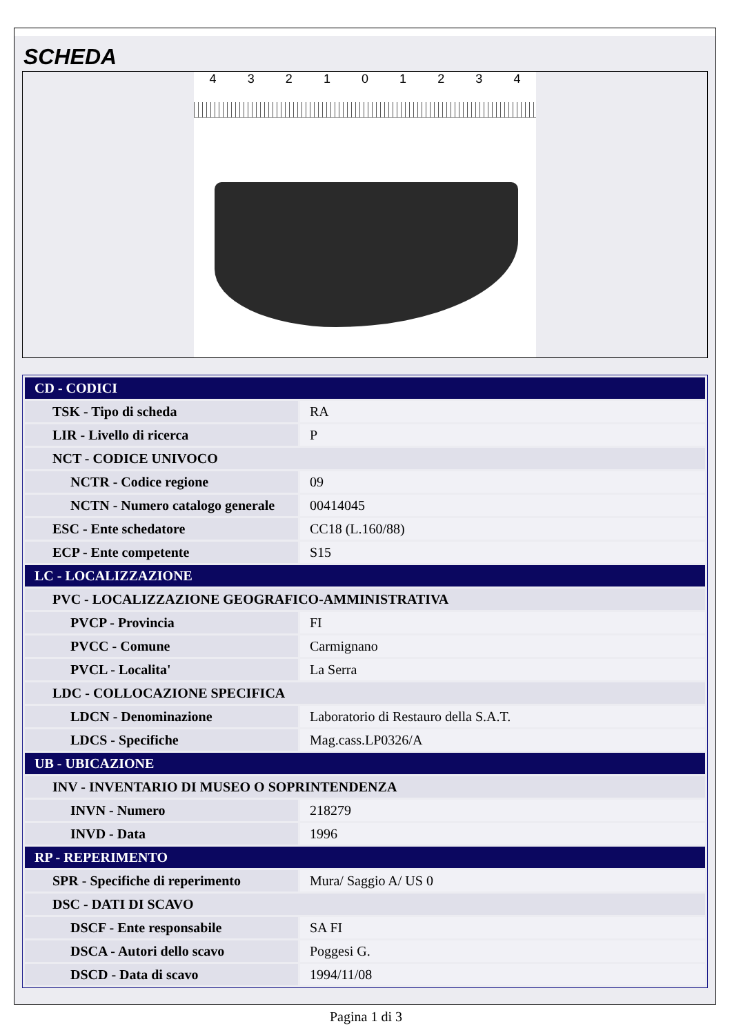SCHEDA
432101234
| CD - CODICI | |
| TSK - Tipo di scheda | RA |
| LIR - Livello di ricerca | P |
| NCT - CODICE UNIVOCO | |
| NCTR - Codice regione | 09 |
| NCTN - Numero catalogo generale | 00414045 |
| ESC - Ente schedatore | CC18 (L.160/88) |
| ECP - Ente competente | S15 |
| LC - LOCALIZZAZIONE | |
| PVC - LOCALIZZAZIONE GEOGRAFICO-AMMINISTRATIVA | |
| PVCP - Provincia | FI |
| PVCC - Comune | Carmignano |
| PVCL - Localita' | La Serra |
| LDC - COLLOCAZIONE SPECIFICA | |
| LDCN - Denominazione | Laboratorio di Restauro della S.A.T. |
| LDCS - Specifiche | Mag.cass.LP0326/A |
| UB - UBICAZIONE | |
| INV - INVENTARIO DI MUSEO O SOPRINTENDENZA | |
| INVN - Numero | 218279 |
| INVD - Data | 1996 |
| RP - REPERIMENTO | |
| SPR - Specifiche di reperimento | Mura/ Saggio A/ US 0 |
| DSC - DATI DI SCAVO | |
| DSCF - Ente responsabile | SA FI |
| DSCA - Autori dello scavo | Poggesi G. |
| DSCD - Data di scavo | 1994/11/08 |
Pagina 1 di 3